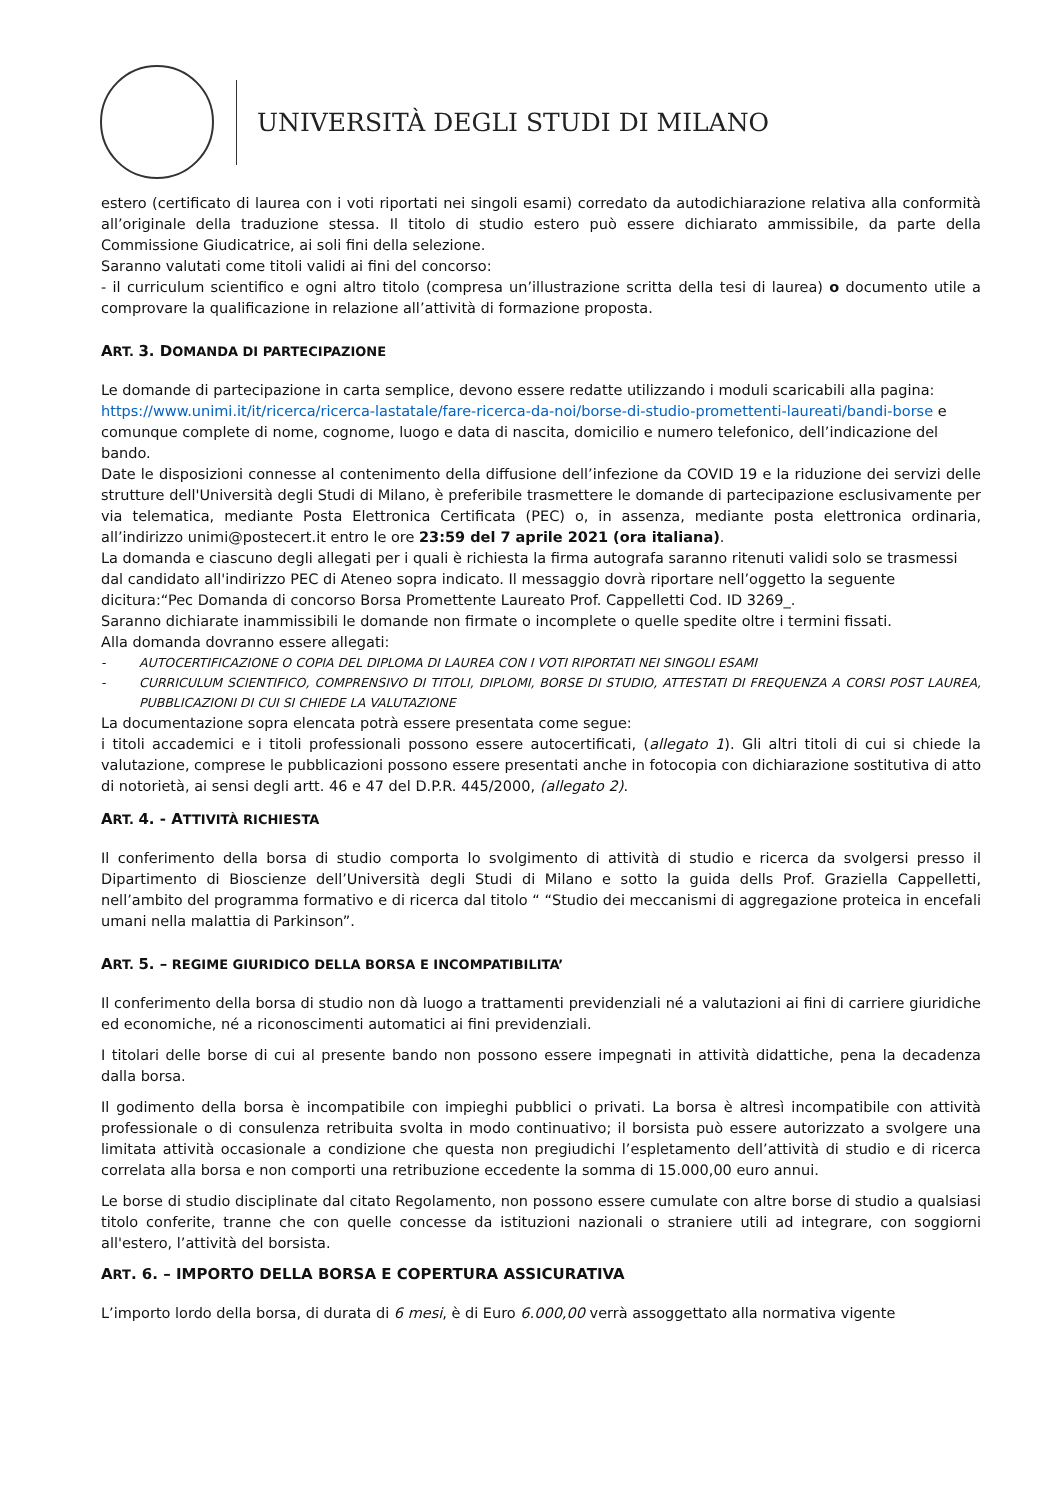UNIVERSITÀ DEGLI STUDI DI MILANO
estero (certificato di laurea con i voti riportati nei singoli esami) corredato da autodichiarazione relativa alla conformità all’originale della traduzione stessa. Il titolo di studio estero può essere dichiarato ammissibile, da parte della Commissione Giudicatrice, ai soli fini della selezione.
Saranno valutati come titoli validi ai fini del concorso:
- il curriculum scientifico e ogni altro titolo (compresa un’illustrazione scritta della tesi di laurea) o documento utile a comprovare la qualificazione in relazione all’attività di formazione proposta.
ART. 3. DOMANDA DI PARTECIPAZIONE
Le domande di partecipazione in carta semplice, devono essere redatte utilizzando i moduli scaricabili alla pagina: https://www.unimi.it/it/ricerca/ricerca-lastatale/fare-ricerca-da-noi/borse-di-studio-promettenti-laureati/bandi-borse e comunque complete di nome, cognome, luogo e data di nascita, domicilio e numero telefonico, dell’indicazione del bando.
Date le disposizioni connesse al contenimento della diffusione dell’infezione da COVID 19 e la riduzione dei servizi delle strutture dell'Università degli Studi di Milano, è preferibile trasmettere le domande di partecipazione esclusivamente per via telematica, mediante Posta Elettronica Certificata (PEC) o, in assenza, mediante posta elettronica ordinaria, all’indirizzo unimi@postecert.it entro le ore 23:59 del 7 aprile 2021 (ora italiana).
La domanda e ciascuno degli allegati per i quali è richiesta la firma autografa saranno ritenuti validi solo se trasmessi dal candidato all'indirizzo PEC di Ateneo sopra indicato. Il messaggio dovrà riportare nell’oggetto la seguente dicitura:“Pec Domanda di concorso Borsa Promettente Laureato Prof. Cappelletti Cod. ID 3269_.
Saranno dichiarate inammissibili le domande non firmate o incomplete o quelle spedite oltre i termini fissati.
Alla domanda dovranno essere allegati:
- AUTOCERTIFICAZIONE O COPIA DEL DIPLOMA DI LAUREA CON I VOTI RIPORTATI NEI SINGOLI ESAMI
- CURRICULUM SCIENTIFICO, COMPRENSIVO DI TITOLI, DIPLOMI, BORSE DI STUDIO, ATTESTATI DI FREQUENZA A CORSI POST LAUREA, PUBBLICAZIONI DI CUI SI CHIEDE LA VALUTAZIONE
La documentazione sopra elencata potrà essere presentata come segue:
i titoli accademici e i titoli professionali possono essere autocertificati, (allegato 1). Gli altri titoli di cui si chiede la valutazione, comprese le pubblicazioni possono essere presentati anche in fotocopia con dichiarazione sostitutiva di atto di notorietà, ai sensi degli artt. 46 e 47 del D.P.R. 445/2000, (allegato 2).
ART. 4. - ATTIVITÀ RICHIESTA
Il conferimento della borsa di studio comporta lo svolgimento di attività di studio e ricerca da svolgersi presso il Dipartimento di Bioscienze dell’Università degli Studi di Milano e sotto la guida dells Prof. Graziella Cappelletti, nell’ambito del programma formativo e di ricerca dal titolo “ “Studio dei meccanismi di aggregazione proteica in encefali umani nella malattia di Parkinson”.
ART. 5. – REGIME GIURIDICO DELLA BORSA E INCOMPATIBILITA’
Il conferimento della borsa di studio non dà luogo a trattamenti previdenziali né a valutazioni ai fini di carriere giuridiche ed economiche, né a riconoscimenti automatici ai fini previdenziali.
I titolari delle borse di cui al presente bando non possono essere impegnati in attività didattiche, pena la decadenza dalla borsa.
Il godimento della borsa è incompatibile con impieghi pubblici o privati. La borsa è altresì incompatibile con attività professionale o di consulenza retribuita svolta in modo continuativo; il borsista può essere autorizzato a svolgere una limitata attività occasionale a condizione che questa non pregiudichi l’espletamento dell’attività di studio e di ricerca correlata alla borsa e non comporti una retribuzione eccedente la somma di 15.000,00 euro annui.
Le borse di studio disciplinate dal citato Regolamento, non possono essere cumulate con altre borse di studio a qualsiasi titolo conferite, tranne che con quelle concesse da istituzioni nazionali o straniere utili ad integrare, con soggiorni all'estero, l’attività del borsista.
ART. 6. – IMPORTO DELLA BORSA E COPERTURA ASSICURATIVA
L’importo lordo della borsa, di durata di 6 mesi, è di Euro 6.000,00 verrà assoggettato alla normativa vigente